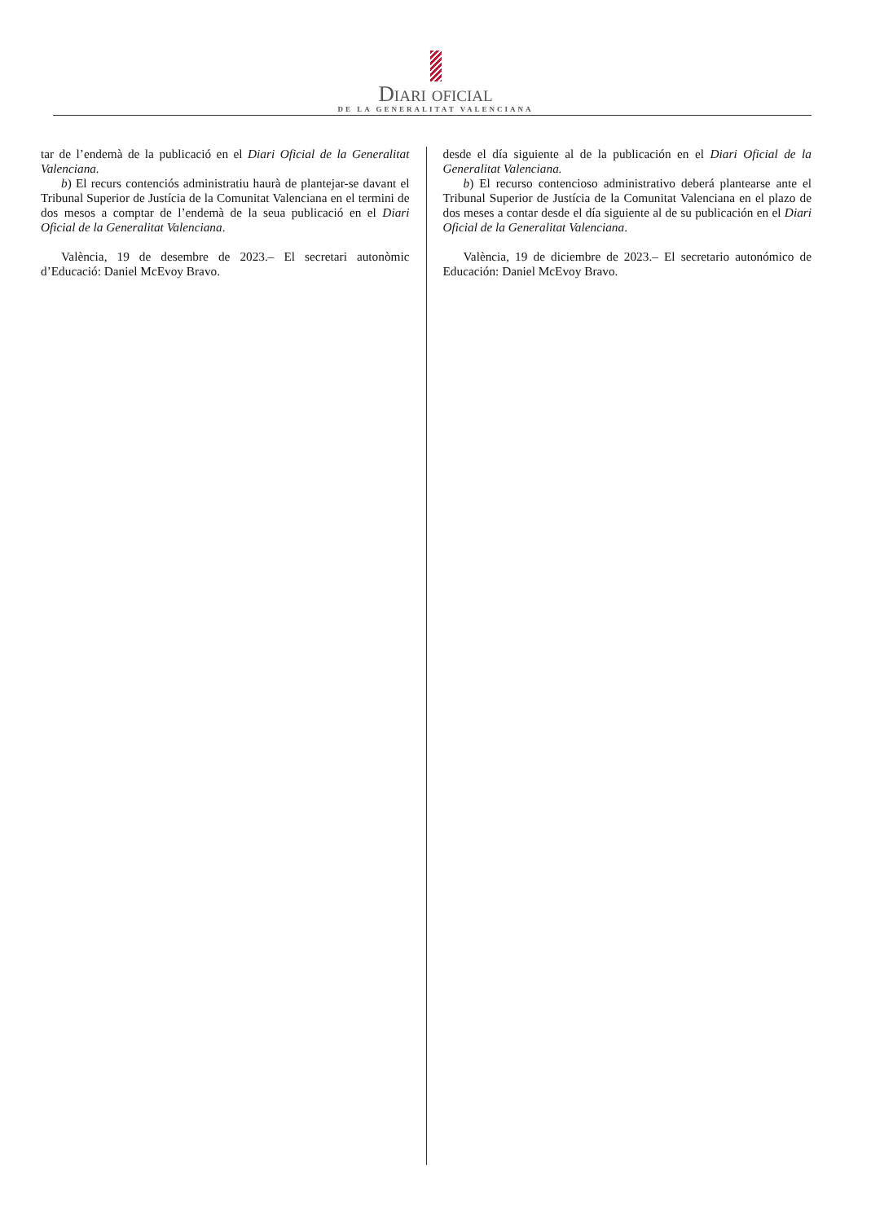Diari oficial
DE LA GENERALITAT VALENCIANA
tar de l’endemà de la publicació en el Diari Oficial de la Generalitat Valenciana.
b) El recurs contenciós administratiu haurà de plantejar-se davant el Tribunal Superior de Justícia de la Comunitat Valenciana en el termini de dos mesos a comptar de l’endemà de la seua publicació en el Diari Oficial de la Generalitat Valenciana.
València, 19 de desembre de 2023.– El secretari autonòmic d’Educació: Daniel McEvoy Bravo.
desde el día siguiente al de la publicación en el Diari Oficial de la Generalitat Valenciana.
b) El recurso contencioso administrativo deberá plantearse ante el Tribunal Superior de Justícia de la Comunitat Valenciana en el plazo de dos meses a contar desde el día siguiente al de su publicación en el Diari Oficial de la Generalitat Valenciana.
València, 19 de diciembre de 2023.– El secretario autonómico de Educación: Daniel McEvoy Bravo.